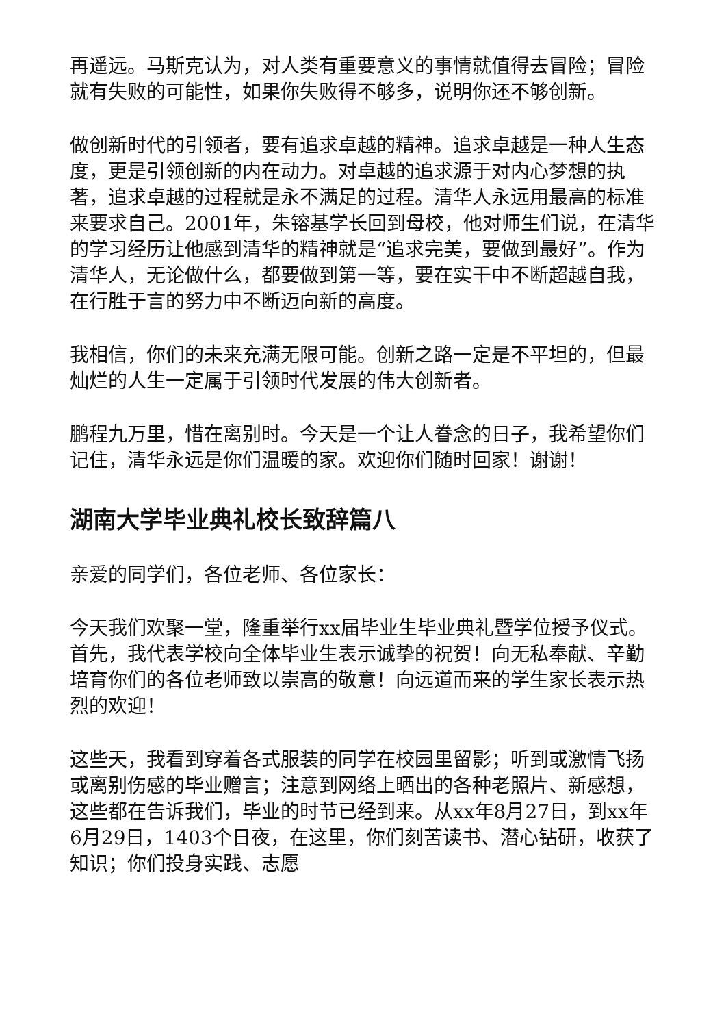再遥远。马斯克认为，对人类有重要意义的事情就值得去冒险；冒险就有失败的可能性，如果你失败得不够多，说明你还不够创新。
做创新时代的引领者，要有追求卓越的精神。追求卓越是一种人生态度，更是引领创新的内在动力。对卓越的追求源于对内心梦想的执著，追求卓越的过程就是永不满足的过程。清华人永远用最高的标准来要求自己。2001年，朱镕基学长回到母校，他对师生们说，在清华的学习经历让他感到清华的精神就是“追求完美，要做到最好”。作为清华人，无论做什么，都要做到第一等，要在实干中不断超越自我，在行胜于言的努力中不断迈向新的高度。
我相信，你们的未来充满无限可能。创新之路一定是不平坦的，但最灿烂的人生一定属于引领时代发展的伟大创新者。
鹏程九万里，惜在离别时。今天是一个让人眷念的日子，我希望你们记住，清华永远是你们温暖的家。欢迎你们随时回家！谢谢！
湖南大学毕业典礼校长致辞篇八
亲爱的同学们，各位老师、各位家长：
今天我们欢聚一堂，隆重举行xx届毕业生毕业典礼暨学位授予仪式。首先，我代表学校向全体毕业生表示诚挚的祝贺！向无私奉献、辛勤培育你们的各位老师致以崇高的敬意！向远道而来的学生家长表示热烈的欢迎！
这些天，我看到穿着各式服装的同学在校园里留影；听到或激情飞扬或离别伤感的毕业赠言；注意到网络上晒出的各种老照片、新感想，这些都在告诉我们，毕业的时节已经到来。从xx年8月27日，到xx年6月29日，1403个日夜，在这里，你们刻苦读书、潜心钻研，收获了知识；你们投身实践、志愿